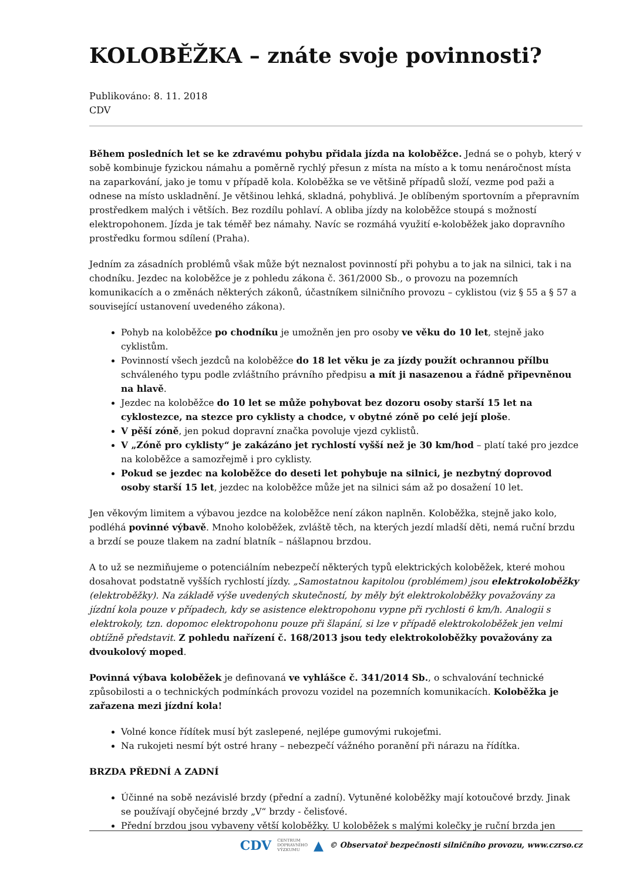KOLOBĚŽKA – znáte svoje povinnosti?
Publikováno: 8. 11. 2018
CDV
Během posledních let se ke zdravému pohybu přidala jízda na koloběžce. Jedná se o pohyb, který v sobě kombinuje fyzickou námahu a poměrně rychlý přesun z místa na místo a k tomu nenáročnost místa na zaparkování, jako je tomu v případě kola. Koloběžka se ve většině případů složí, vezme pod paži a odnese na místo uskladnění. Je většinou lehká, skladná, pohyblivá. Je oblíbeným sportovním a přepravním prostředkem malých i větších. Bez rozdílu pohlaví. A obliba jízdy na koloběžce stoupá s možností elektropohonem. Jízda je tak téměř bez námahy. Navíc se rozmáhá využití e-koloběžek jako dopravního prostředku formou sdílení (Praha).
Jedním za zásadních problémů však může být neznalost povinností při pohybu a to jak na silnici, tak i na chodníku. Jezdec na koloběžce je z pohledu zákona č. 361/2000 Sb., o provozu na pozemních komunikacích a o změnách některých zákonů, účastníkem silničního provozu – cyklistou (viz § 55 a § 57 a související ustanovení uvedeného zákona).
Pohyb na koloběžce po chodníku je umožněn jen pro osoby ve věku do 10 let, stejně jako cyklistům.
Povinností všech jezdců na koloběžce do 18 let věku je za jízdy použít ochrannou přílbu schváleného typu podle zvláštního právního předpisu a mít ji nasazenou a řádně připevněnou na hlavě.
Jezdec na koloběžce do 10 let se může pohybovat bez dozoru osoby starší 15 let na cyklostezce, na stezce pro cyklisty a chodce, v obytné zóně po celé její ploše.
V pěší zóně, jen pokud dopravní značka povoluje vjezd cyklistů.
V „Zóně pro cyklisty“ je zakázáno jet rychlostí vyšší než je 30 km/hod – platí také pro jezdce na koloběžce a samozřejmě i pro cyklisty.
Pokud se jezdec na koloběžce do deseti let pohybuje na silnici, je nezbytný doprovod osoby starší 15 let, jezdec na koloběžce může jet na silnici sám až po dosažení 10 let.
Jen věkovým limitem a výbavou jezdce na koloběžce není zákon naplněn. Koloběžka, stejně jako kolo, podléhá povinné výbavě. Mnoho koloběžek, zvláště těch, na kterých jezdí mladší děti, nemá ruční brzdu a brzdí se pouze tlakem na zadní blatník – nášlapnou brzdou.
A to už se nezmiňujeme o potenciálním nebezpečí některých typů elektrických koloběžek, které mohou dosahovat podstatně vyšších rychlostí jízdy. „Samostatnou kapitolou (problémem) jsou elektrokoloběžky (elektroběžky). Na základě výše uvedených skutečností, by měly být elektrokoloběžky považovány za jízdní kola pouze v případech, kdy se asistence elektropohonu vypne při rychlosti 6 km/h. Analogii s elektrokoly, tzn. dopomoc elektropohonu pouze při šlapání, si lze v případě elektrokoloběžek jen velmi obtížně představit. Z pohledu nařízení č. 168/2013 jsou tedy elektrokoloběžky považovány za dvoukolový moped.
Povinná výbava koloběžek je definovaná ve vyhlášce č. 341/2014 Sb., o schvalování technické způsobilosti a o technických podmínkách provozu vozidel na pozemních komunikacích. Koloběžka je zařazena mezi jízdní kola!
Volné konce řídítek musí být zaslepené, nejlépe gumovými rukojeťmi.
Na rukojeti nesmí být ostré hrany – nebezpečí vážného poranění při nárazu na řídítka.
BRZDA PŘEDNÍ A ZADNÍ
Účinné na sobě nezávislé brzdy (přední a zadní). Vytuněné koloběžky mají kotoučové brzdy. Jinak se používají obyčejné brzdy „V“ brzdy - čelisťové.
Přední brzdou jsou vybaveny větší koloběžky. U koloběžek s malými kolečky je ruční brzda jen
CDV CENTRUM
DOPRAVNÍHO
VÝZKUMU ▲ © Observatoř bezpečnosti silničního provozu, www.czrso.cz